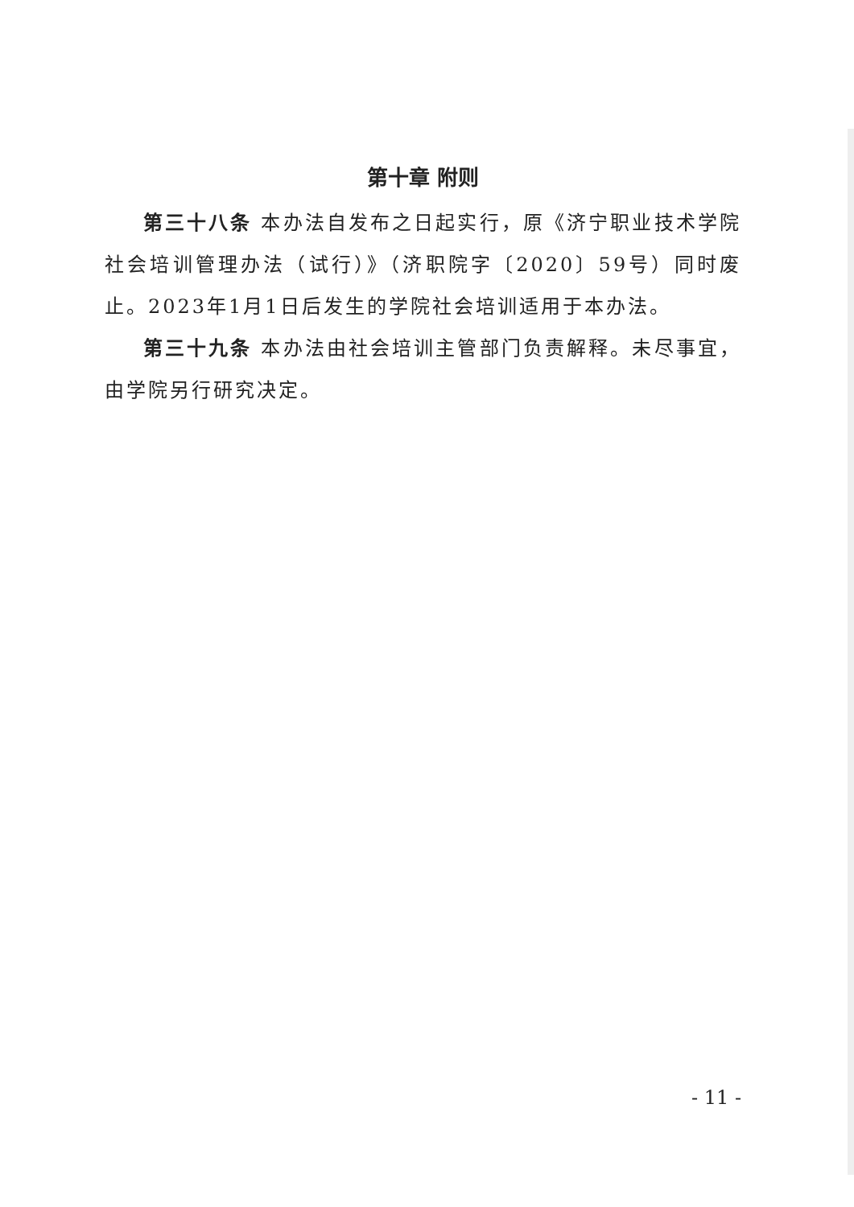第十章 附则
第三十八条 本办法自发布之日起实行，原《济宁职业技术学院社会培训管理办法（试行）》（济职院字〔2020〕59号）同时废止。2023年1月1日后发生的学院社会培训适用于本办法。
第三十九条 本办法由社会培训主管部门负责解释。未尽事宜，由学院另行研究决定。
- 11 -